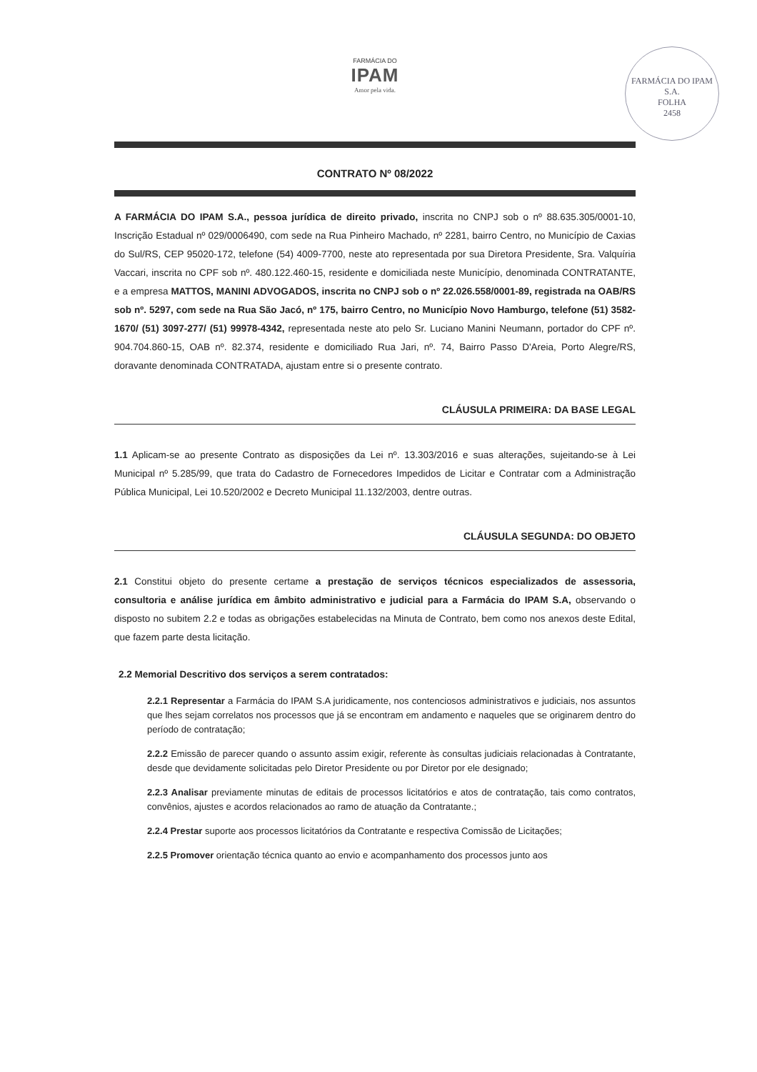FARMÁCIA DO
IPAM
Amor pela vida.
FARMÁCIA DO IPAM S.A.
FOLHA
2458
CONTRATO Nº 08/2022
A FARMÁCIA DO IPAM S.A., pessoa jurídica de direito privado, inscrita no CNPJ sob o nº 88.635.305/0001-10, Inscrição Estadual nº 029/0006490, com sede na Rua Pinheiro Machado, nº 2281, bairro Centro, no Município de Caxias do Sul/RS, CEP 95020-172, telefone (54) 4009-7700, neste ato representada por sua Diretora Presidente, Sra. Valquíria Vaccari, inscrita no CPF sob nº. 480.122.460-15, residente e domiciliada neste Município, denominada CONTRATANTE, e a empresa MATTOS, MANINI ADVOGADOS, inscrita no CNPJ sob o nº 22.026.558/0001-89, registrada na OAB/RS sob nº. 5297, com sede na Rua São Jacó, nº 175, bairro Centro, no Município Novo Hamburgo, telefone (51) 3582-1670/ (51) 3097-277/ (51) 99978-4342, representada neste ato pelo Sr. Luciano Manini Neumann, portador do CPF nº. 904.704.860-15, OAB nº. 82.374, residente e domiciliado Rua Jari, nº. 74, Bairro Passo D'Areia, Porto Alegre/RS, doravante denominada CONTRATADA, ajustam entre si o presente contrato.
CLÁUSULA PRIMEIRA: DA BASE LEGAL
1.1 Aplicam-se ao presente Contrato as disposições da Lei nº. 13.303/2016 e suas alterações, sujeitando-se à Lei Municipal nº 5.285/99, que trata do Cadastro de Fornecedores Impedidos de Licitar e Contratar com a Administração Pública Municipal, Lei 10.520/2002 e Decreto Municipal 11.132/2003, dentre outras.
CLÁUSULA SEGUNDA: DO OBJETO
2.1 Constitui objeto do presente certame a prestação de serviços técnicos especializados de assessoria, consultoria e análise jurídica em âmbito administrativo e judicial para a Farmácia do IPAM S.A, observando o disposto no subitem 2.2 e todas as obrigações estabelecidas na Minuta de Contrato, bem como nos anexos deste Edital, que fazem parte desta licitação.
2.2 Memorial Descritivo dos serviços a serem contratados:
2.2.1 Representar a Farmácia do IPAM S.A juridicamente, nos contenciosos administrativos e judiciais, nos assuntos que lhes sejam correlatos nos processos que já se encontram em andamento e naqueles que se originarem dentro do período de contratação;
2.2.2 Emissão de parecer quando o assunto assim exigir, referente às consultas judiciais relacionadas à Contratante, desde que devidamente solicitadas pelo Diretor Presidente ou por Diretor por ele designado;
2.2.3 Analisar previamente minutas de editais de processos licitatórios e atos de contratação, tais como contratos, convênios, ajustes e acordos relacionados ao ramo de atuação da Contratante.;
2.2.4 Prestar suporte aos processos licitatórios da Contratante e respectiva Comissão de Licitações;
2.2.5 Promover orientação técnica quanto ao envio e acompanhamento dos processos junto aos